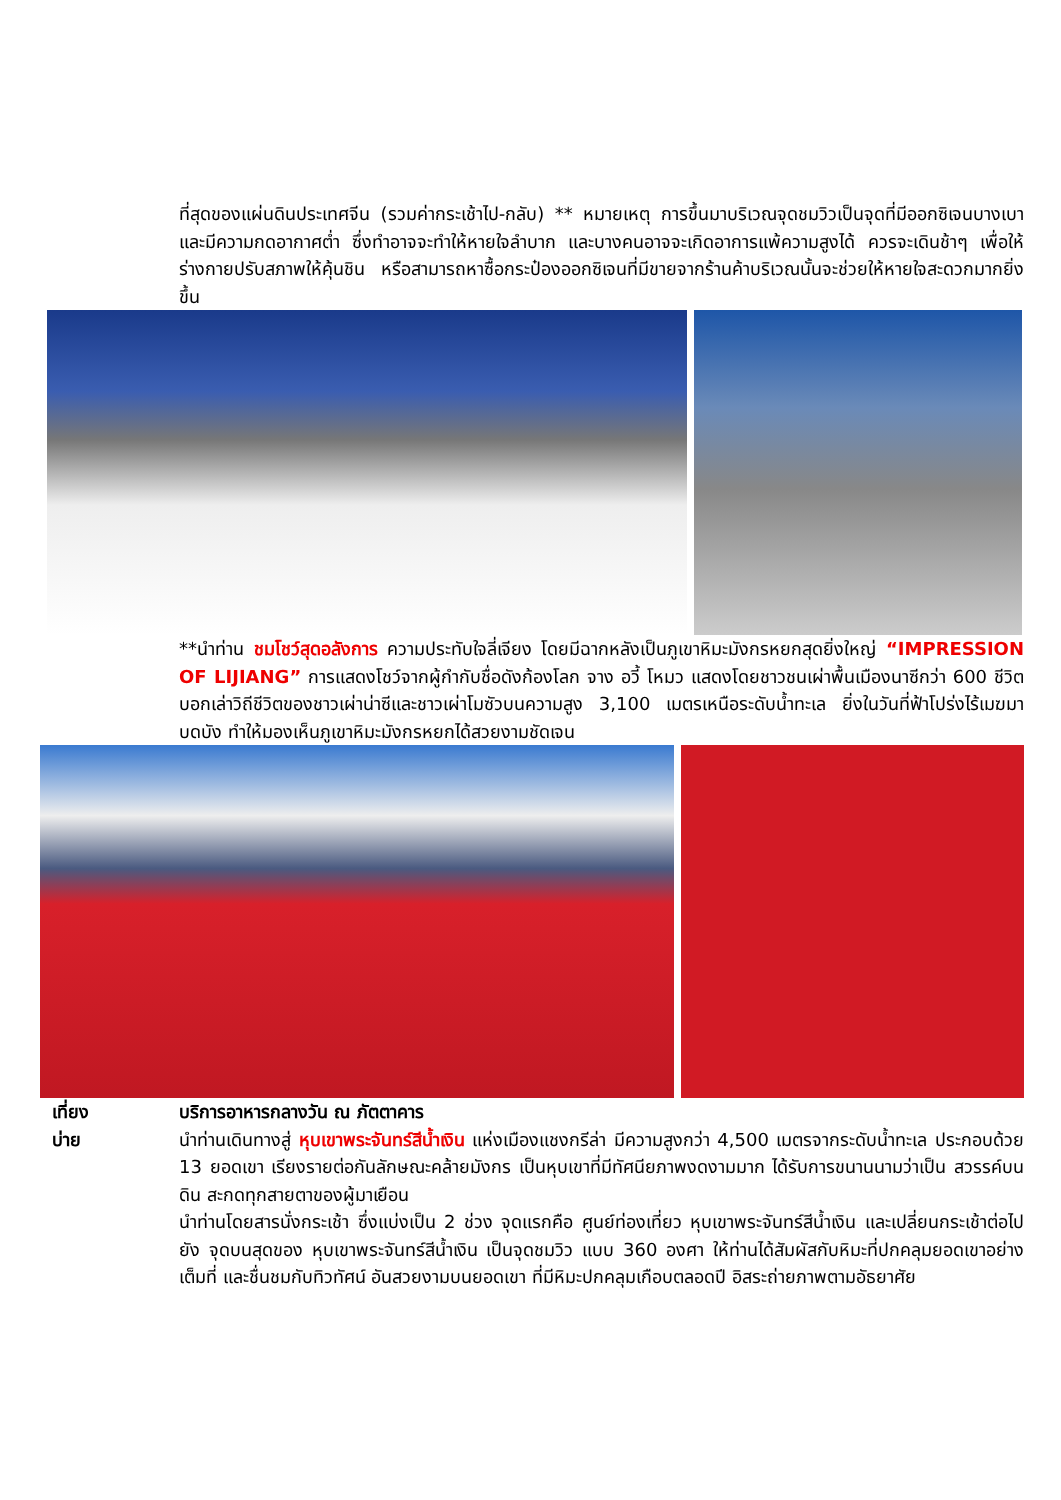ที่สุดของแผ่นดินประเทศจีน (รวมค่ากระเช้าไป-กลับ) ** หมายเหตุ การขึ้นมาบริเวณจุดชมวิวเป็นจุดที่มีออกซิเจนบางเบา และมีความกดอากาศต่ำ ซึ่งทำอาจจะทำให้หายใจลำบาก และบางคนอาจจะเกิดอาการแพ้ความสูงได้ ควรจะเดินช้าๆ เพื่อให้ร่างกายปรับสภาพให้คุ้นชิน หรือสามารถหาซื้อกระป๋องออกซิเจนที่มีขายจากร้านค้าบริเวณนั้นจะช่วยให้หายใจสะดวกมากยิ่งขึ้น
**นำท่าน ชมโชว์สุดอลังการ ความประทับใจลี่เจียง โดยมีฉากหลังเป็นภูเขาหิมะมังกรหยกสุดยิ่งใหญ่ “IMPRESSION OF LIJIANG” การแสดงโชว์จากผู้กำกับชื่อดังก้องโลก จาง อวี้ โหมว แสดงโดยชาวชนเผ่าพื้นเมืองนาซีกว่า 600 ชีวิต บอกเล่าวิถีชีวิตของชาวเผ่าน่าซีและชาวเผ่าโมซัวบนความสูง 3,100 เมตรเหนือระดับน้ำทะเล ยิ่งในวันที่ฟ้าโปร่งไร้เมฆมาบดบัง ทำให้มองเห็นภูเขาหิมะมังกรหยกได้สวยงามชัดเจน
เที่ยง
บ่าย
บริการอาหารกลางวัน ณ ภัตตาคาร
นำท่านเดินทางสู่ หุบเขาพระจันทร์สีน้ำเงิน แห่งเมืองแชงกรีล่า มีความสูงกว่า 4,500 เมตรจากระดับน้ำทะเล ประกอบด้วย 13 ยอดเขา เรียงรายต่อกันลักษณะคล้ายมังกร เป็นหุบเขาที่มีทัศนียภาพงดงามมาก ได้รับการขนานนามว่าเป็น สวรรค์บนดิน สะกดทุกสายตาของผู้มาเยือน
นำท่านโดยสารนั่งกระเช้า ซึ่งแบ่งเป็น 2 ช่วง จุดแรกคือ ศูนย์ท่องเที่ยว หุบเขาพระจันทร์สีน้ำเงิน และเปลี่ยนกระเช้าต่อไปยัง จุดบนสุดของ หุบเขาพระจันทร์สีน้ำเงิน เป็นจุดชมวิว แบบ 360 องศา ให้ท่านได้สัมผัสกับหิมะที่ปกคลุมยอดเขาอย่างเต็มที่ และชื่นชมกับทิวทัศน์ อันสวยงามบนยอดเขา ที่มีหิมะปกคลุมเกือบตลอดปี อิสระถ่ายภาพตามอัธยาศัย